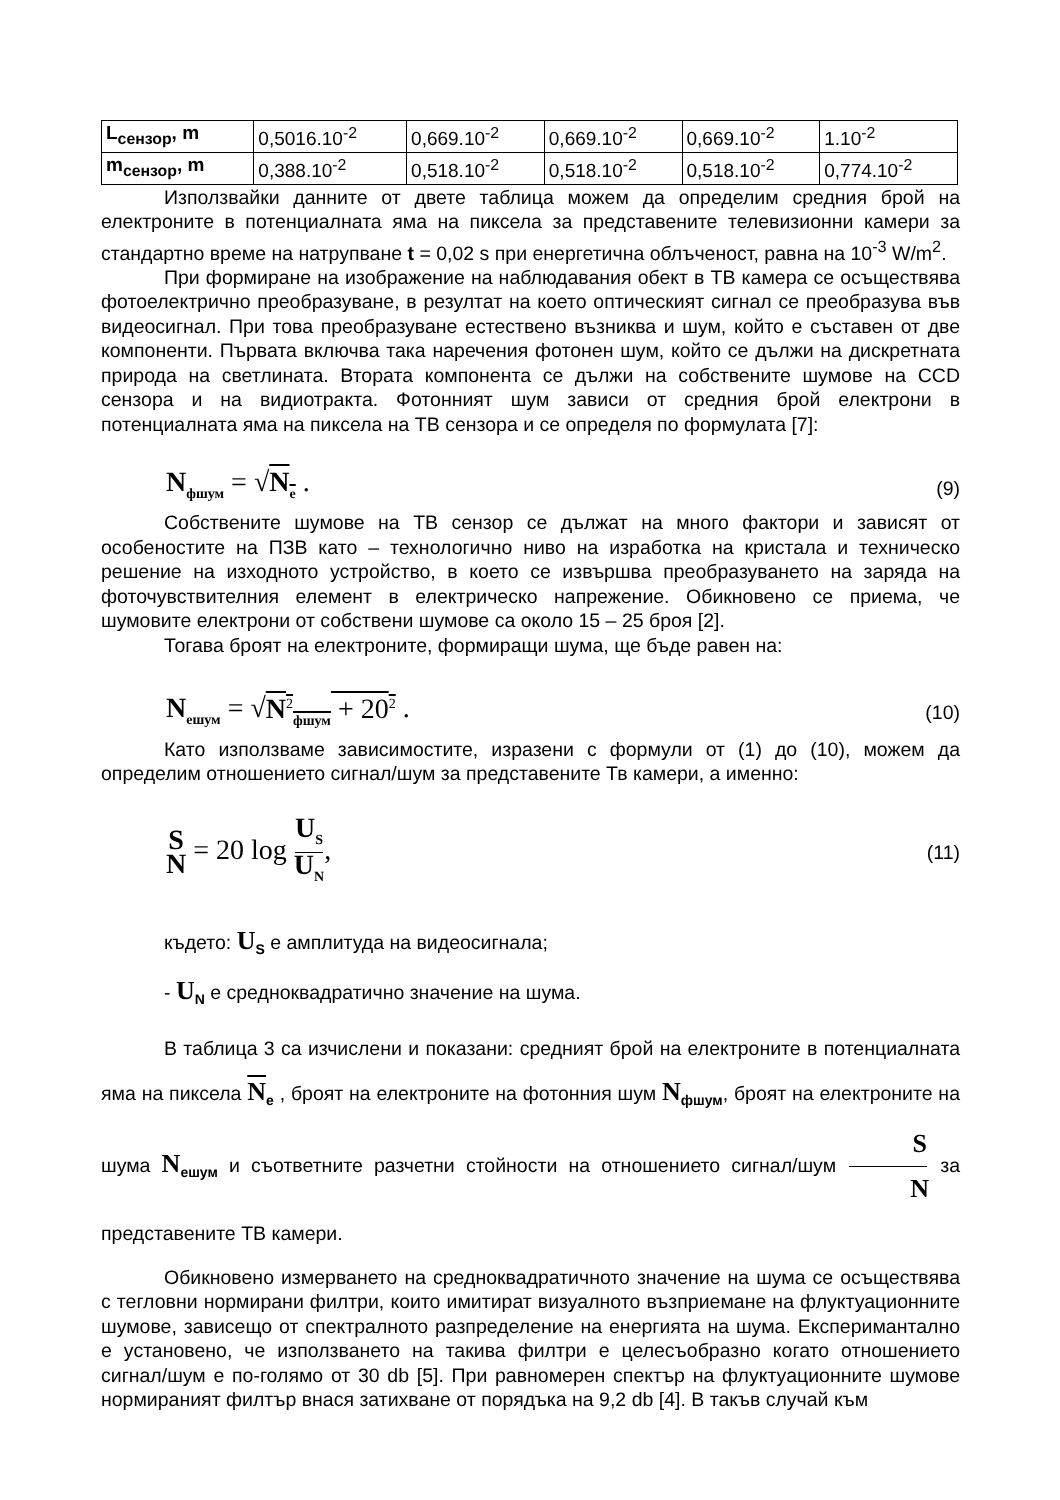| L<sub>сензор</sub>, m | 0,5016.10<sup>-2</sup> | 0,669.10<sup>-2</sup> | 0,669.10<sup>-2</sup> | 0,669.10<sup>-2</sup> | 1.10<sup>-2</sup> |
| m<sub>сензор</sub>, m | 0,388.10<sup>-2</sup> | 0,518.10<sup>-2</sup> | 0,518.10<sup>-2</sup> | 0,518.10<sup>-2</sup> | 0,774.10<sup>-2</sup> |
Използвайки данните от двете таблица можем да определим средния брой на електроните в потенциалната яма на пиксела за представените телевизионни камери за стандартно време на натрупване t = 0,02 s при енергетична облъченост, равна на 10<sup>-3</sup> W/m<sup>2</sup>.
При формиране на изображение на наблюдавания обект в ТВ камера се осъществява фотоелектрично преобразуване, в резултат на което оптическият сигнал се преобразува във видеосигнал. При това преобразуване естествено възниква и шум, който е съставен от две компоненти. Първата включва така наречения фотонен шум, който се дължи на дискретната природа на светлината. Втората компонента се дължи на собствените шумове на CCD сензора и на видиотракта. Фотонният шум зависи от средния брой електрони в потенциалната яма на пиксела на ТВ сензора и се определя по формулата [7]:
N<sub>фшум</sub> = √N<sub>e</sub> . (9)
Собствените шумове на ТВ сензор се дължат на много фактори и зависят от особеностите на ПЗВ като – технологично ниво на изработка на кристала и техническо решение на изходното устройство, в което се извършва преобразуването на заряда на фоточувствителния елемент в електрическо напрежение. Обикновено се приема, че шумовите електрони от собствени шумове са около 15 – 25 броя [2].
Тогава броят на електроните, формиращи шума, ще бъде равен на:
N<sub>ешум</sub> = √N<sup>2</sup><sub>фшум</sub> + 20<sup>2</sup> . (10)
Като използваме зависимостите, изразени с формули от (1) до (10), можем да определим отношението сигнал/шум за представените Тв камери, а именно:
S N = 20 log U<sub>S</sub> U<sub>N</sub>, (11)
където: U<sub>S</sub> е амплитуда на видеосигнала;
- U<sub>N</sub> е средноквадратично значение на шума.
В таблица 3 са изчислени и показани: средният брой на електроните в потенциалната яма на пиксела N<sub>e</sub> , броят на електроните на фотонния шум N<sub>фшум</sub>, броят на електроните на шума N<sub>ешум</sub> и съответните разчетни стойности на отношението сигнал/шум S N за представените ТВ камери.
Обикновено измерването на средноквадратичното значение на шума се осъществява с тегловни нормирани филтри, които имитират визуалното възприемане на флуктуационните шумове, зависещо от спектралното разпределение на енергията на шума. Експериманталнo е установено, че използването на такива филтри е целесъобразно когато отношението сигнал/шум е по-голямо от 30 db [5]. При равномерен спектър на флуктуационните шумове нормираният филтър внася затихване от порядъка на 9,2 db [4]. В такъв случай към